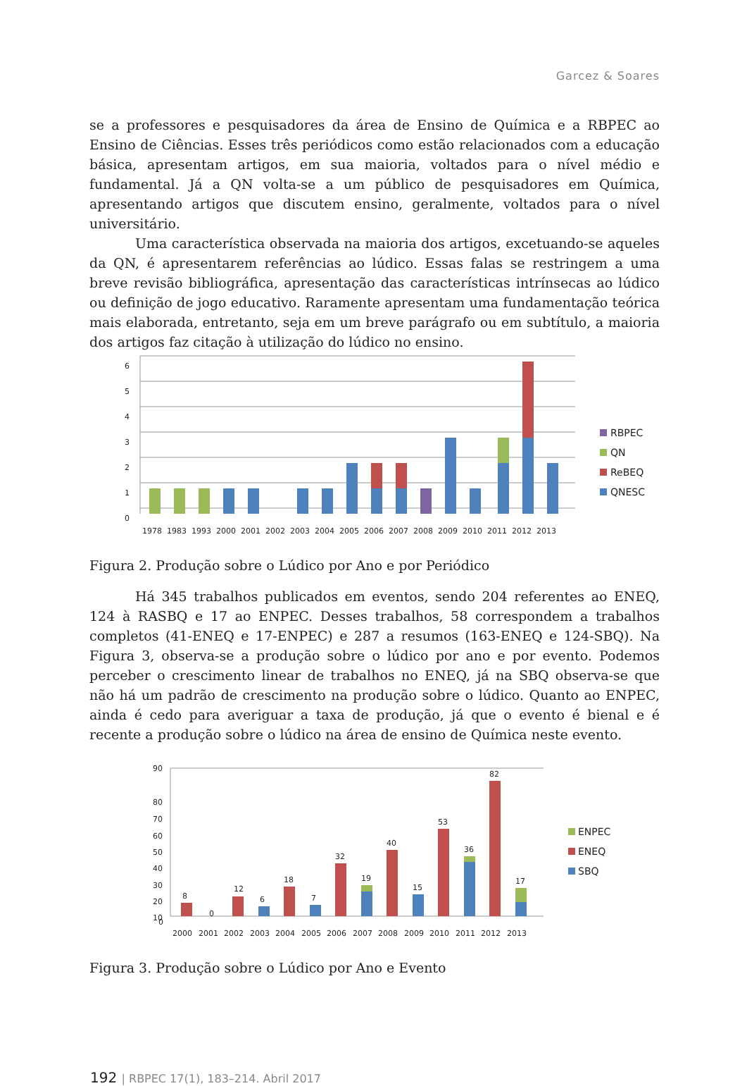Garcez & Soares
se a professores e pesquisadores da área de Ensino de Química e a RBPEC ao Ensino de Ciências. Esses três periódicos como estão relacionados com a educação básica, apresentam artigos, em sua maioria, voltados para o nível médio e fundamental. Já a QN volta-se a um público de pesquisadores em Química, apresentando artigos que discutem ensino, geralmente, voltados para o nível universitário.
Uma característica observada na maioria dos artigos, excetuando-se aqueles da QN, é apresentarem referências ao lúdico. Essas falas se restringem a uma breve revisão bibliográfica, apresentação das características intrínsecas ao lúdico ou definição de jogo educativo. Raramente apresentam uma fundamentação teórica mais elaborada, entretanto, seja em um breve parágrafo ou em subtítulo, a maioria dos artigos faz citação à utilização do lúdico no ensino.
6
5
4
3
2
1
0
1978
1983
1993
2000
2001
2002
2003
2004
2005
2006
2007
2008
2009
2010
2011
2012
2013
RBPEC
QN
ReBEQ
QNESC
Figura 2. Produção sobre o Lúdico por Ano e por Periódico
Há 345 trabalhos publicados em eventos, sendo 204 referentes ao ENEQ, 124 à RASBQ e 17 ao ENPEC. Desses trabalhos, 58 correspondem a trabalhos completos (41-ENEQ e 17-ENPEC) e 287 a resumos (163-ENEQ e 124-SBQ). Na Figura 3, observa-se a produção sobre o lúdico por ano e por evento. Podemos perceber o crescimento linear de trabalhos no ENEQ, já na SBQ observa-se que não há um padrão de crescimento na produção sobre o lúdico. Quanto ao ENPEC, ainda é cedo para averiguar a taxa de produção, já que o evento é bienal e é recente a produção sobre o lúdico na área de ensino de Química neste evento.
90
80
70
60
50
40
30
20
10
0
8
0
12
6
18
7
32
19
40
15
53
36
82
17
2000
2001
2002
2003
2004
2005
2006
2007
2008
2009
2010
2011
2012
2013
ENPEC
ENEQ
SBQ
Figura 3. Produção sobre o Lúdico por Ano e Evento
192 | RBPEC 17(1), 183–214. Abril 2017